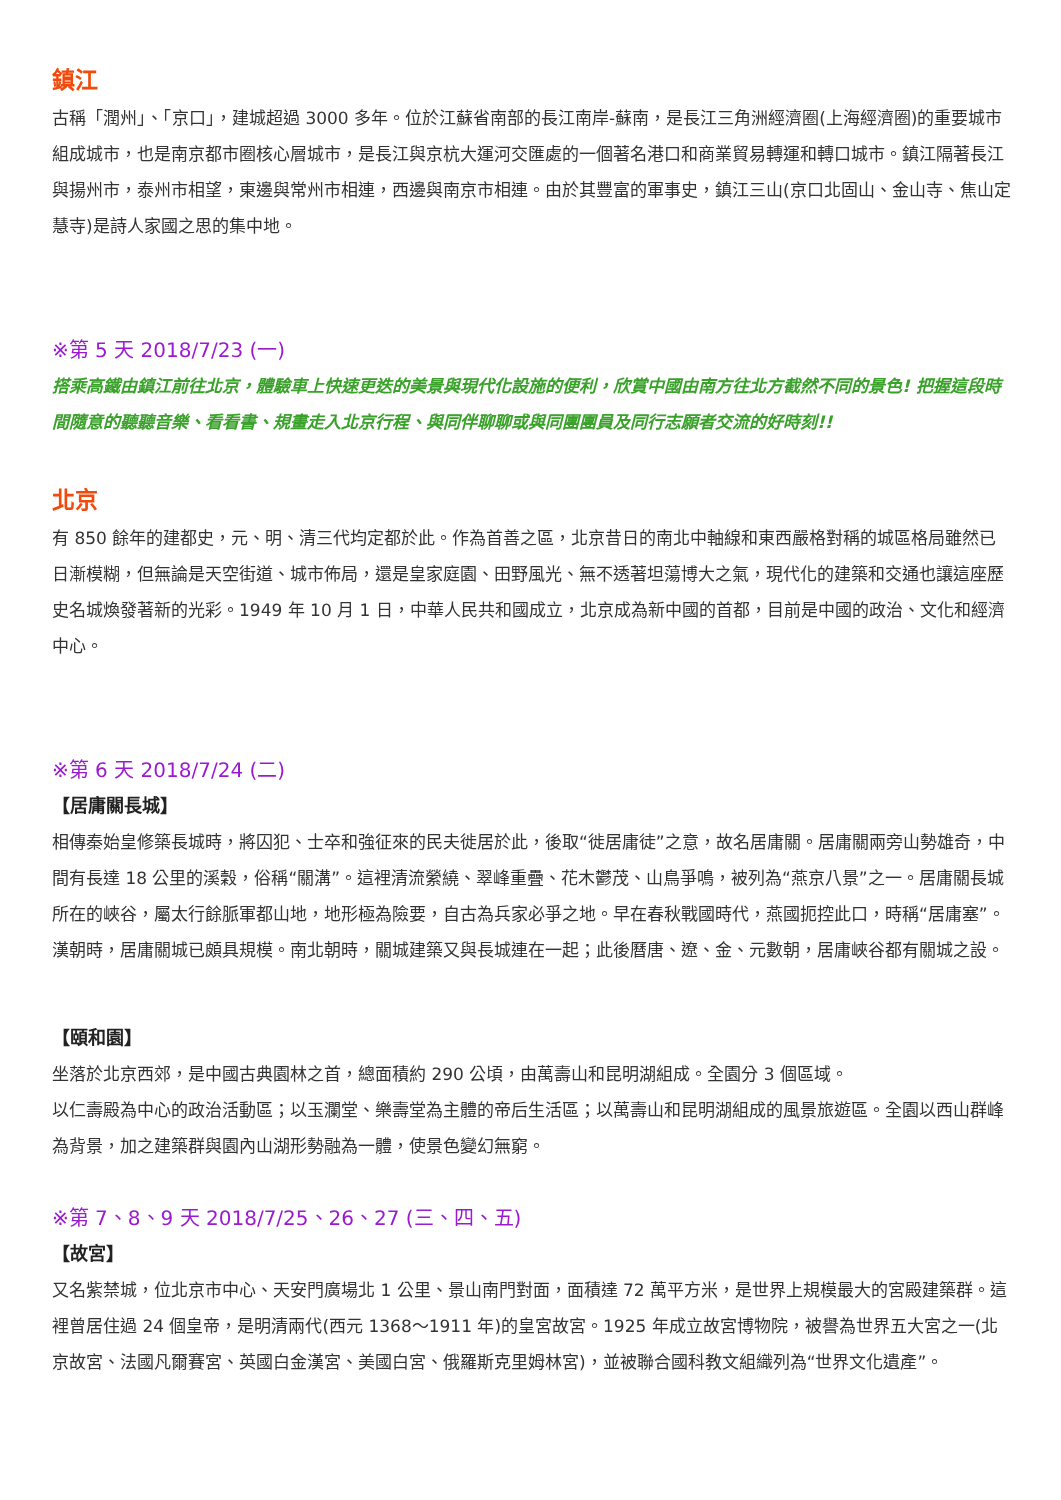鎮江
古稱「潤州」、「京口」，建城超過 3000 多年。位於江蘇省南部的長江南岸-蘇南，是長江三角洲經濟圈(上海經濟圈)的重要城市組成城市，也是南京都市圈核心層城市，是長江與京杭大運河交匯處的一個著名港口和商業貿易轉運和轉口城市。鎮江隔著長江與揚州市，泰州市相望，東邊與常州市相連，西邊與南京市相連。由於其豐富的軍事史，鎮江三山(京口北固山、金山寺、焦山定慧寺)是詩人家國之思的集中地。
※第 5 天 2018/7/23 (一)
搭乘高鐵由鎮江前往北京，體驗車上快速更迭的美景與現代化設施的便利，欣賞中國由南方往北方截然不同的景色! 把握這段時間隨意的聽聽音樂、看看書、規畫走入北京行程、與同伴聊聊或與同團團員及同行志願者交流的好時刻!!
北京
有 850 餘年的建都史，元、明、清三代均定都於此。作為首善之區，北京昔日的南北中軸線和東西嚴格對稱的城區格局雖然已日漸模糊，但無論是天空街道、城市佈局，還是皇家庭園、田野風光、無不透著坦蕩博大之氣，現代化的建築和交通也讓這座歷史名城煥發著新的光彩。1949 年 10 月 1 日，中華人民共和國成立，北京成為新中國的首都，目前是中國的政治、文化和經濟中心。
※第 6 天 2018/7/24 (二)
【居庸關長城】
相傳秦始皇修築長城時，將囚犯、士卒和強征來的民夫徙居於此，後取“徙居庸徒”之意，故名居庸關。居庸關兩旁山勢雄奇，中間有長達 18 公里的溪穀，俗稱“關溝”。這裡清流縈繞、翠峰重疊、花木鬱茂、山鳥爭鳴，被列為“燕京八景”之一。居庸關長城所在的峽谷，屬太行餘脈軍都山地，地形極為險要，自古為兵家必爭之地。早在春秋戰國時代，燕國扼控此口，時稱“居庸塞”。漢朝時，居庸關城已頗具規模。南北朝時，關城建築又與長城連在一起；此後曆唐、遼、金、元數朝，居庸峽谷都有關城之設。
【頤和園】
坐落於北京西郊，是中國古典園林之首，總面積約 290 公頃，由萬壽山和昆明湖組成。全園分 3 個區域。
以仁壽殿為中心的政治活動區；以玉瀾堂、樂壽堂為主體的帝后生活區；以萬壽山和昆明湖組成的風景旅遊區。全園以西山群峰為背景，加之建築群與園內山湖形勢融為一體，使景色變幻無窮。
※第 7、8、9 天 2018/7/25、26、27 (三、四、五)
【故宮】
又名紫禁城，位北京市中心、天安門廣場北 1 公里、景山南門對面，面積達 72 萬平方米，是世界上規模最大的宮殿建築群。這裡曾居住過 24 個皇帝，是明清兩代(西元 1368～1911 年)的皇宮故宮。1925 年成立故宮博物院，被譽為世界五大宮之一(北京故宮、法國凡爾賽宮、英國白金漢宮、美國白宮、俄羅斯克里姆林宮)，並被聯合國科教文組織列為“世界文化遺產”。